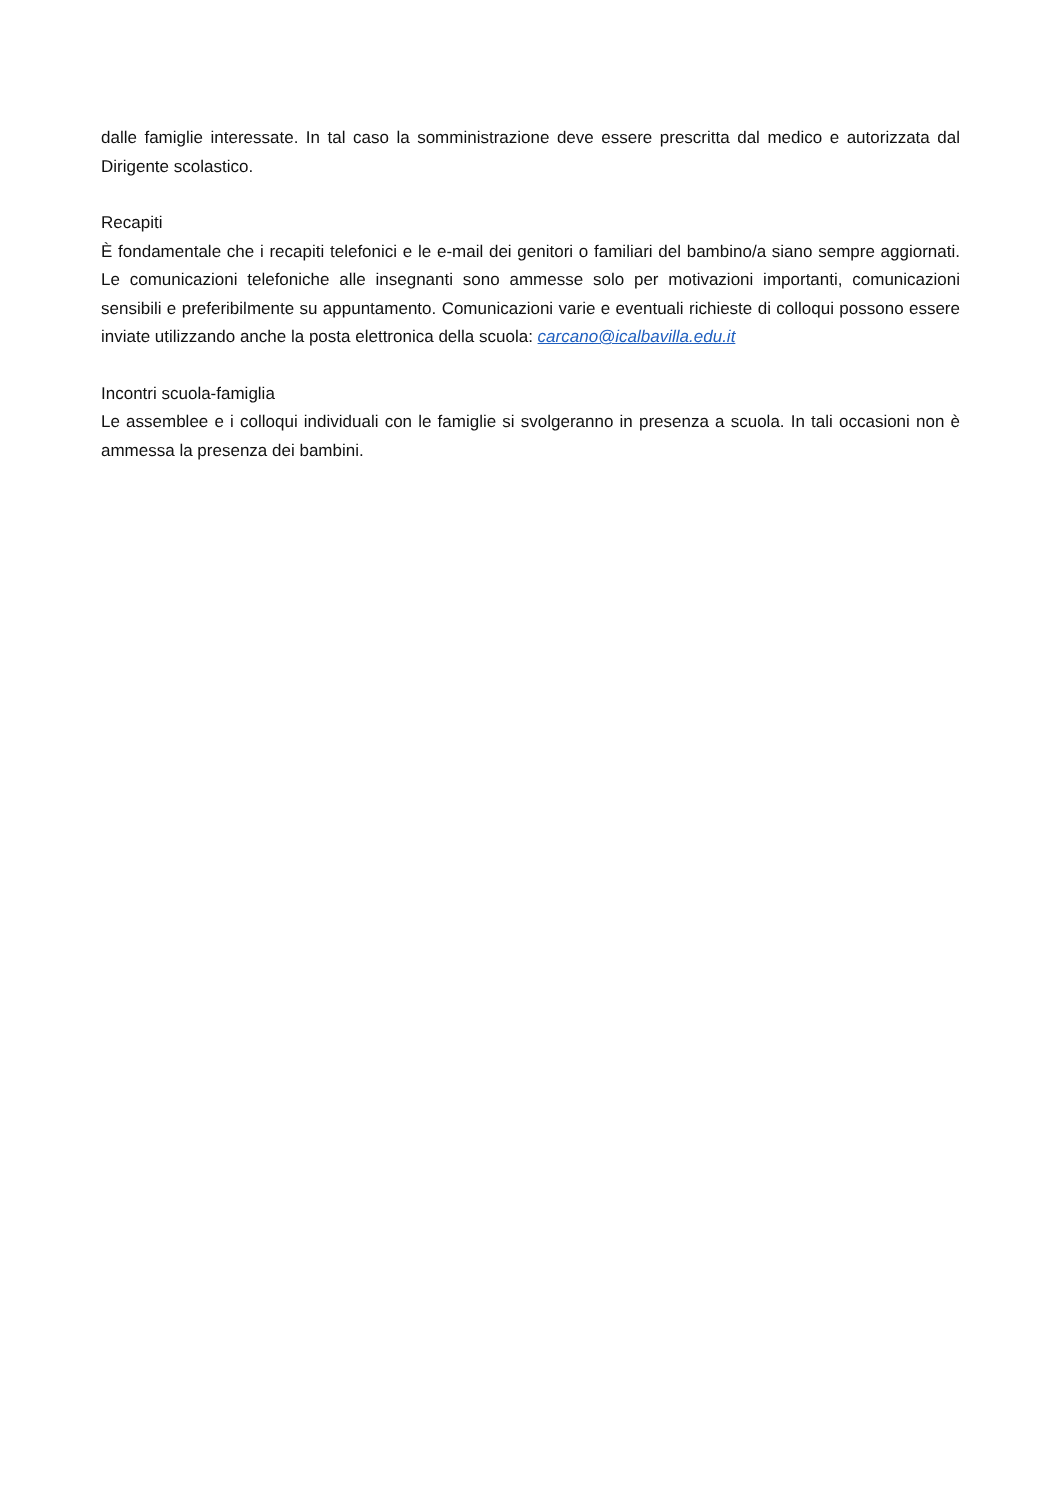dalle famiglie interessate. In tal caso la somministrazione deve essere prescritta dal medico e autorizzata dal Dirigente scolastico.
Recapiti
È fondamentale che i recapiti telefonici e le e-mail dei genitori o familiari del bambino/a siano sempre aggiornati. Le comunicazioni telefoniche alle insegnanti sono ammesse solo per motivazioni importanti, comunicazioni sensibili e preferibilmente su appuntamento. Comunicazioni varie e eventuali richieste di colloqui possono essere inviate utilizzando anche la posta elettronica della scuola: carcano@icalbavilla.edu.it
Incontri scuola-famiglia
Le assemblee e i colloqui individuali con le famiglie si svolgeranno in presenza a scuola. In tali occasioni non è ammessa la presenza dei bambini.